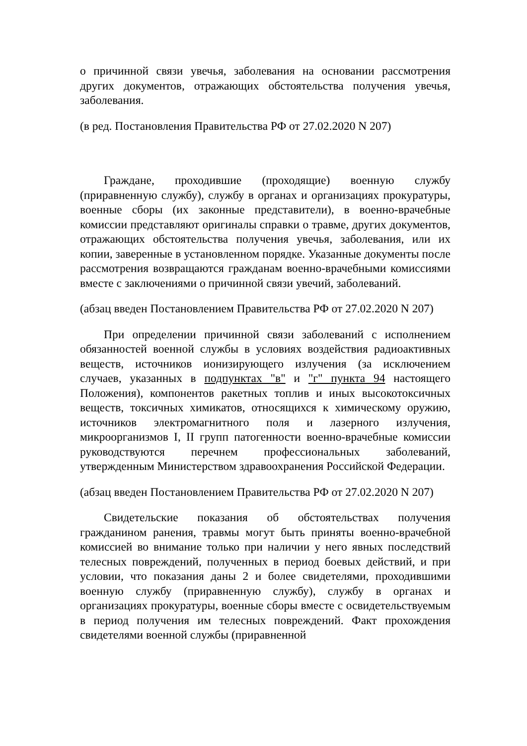о причинной связи увечья, заболевания на основании рассмотрения других документов, отражающих обстоятельства получения увечья, заболевания.
(в ред. Постановления Правительства РФ от 27.02.2020 N 207)
Граждане, проходившие (проходящие) военную службу (приравненную службу), службу в органах и организациях прокуратуры, военные сборы (их законные представители), в военно-врачебные комиссии представляют оригиналы справки о травме, других документов, отражающих обстоятельства получения увечья, заболевания, или их копии, заверенные в установленном порядке. Указанные документы после рассмотрения возвращаются гражданам военно-врачебными комиссиями вместе с заключениями о причинной связи увечий, заболеваний.
(абзац введен Постановлением Правительства РФ от 27.02.2020 N 207)
При определении причинной связи заболеваний с исполнением обязанностей военной службы в условиях воздействия радиоактивных веществ, источников ионизирующего излучения (за исключением случаев, указанных в подпунктах "в" и "г" пункта 94 настоящего Положения), компонентов ракетных топлив и иных высокотоксичных веществ, токсичных химикатов, относящихся к химическому оружию, источников электромагнитного поля и лазерного излучения, микроорганизмов I, II групп патогенности военно-врачебные комиссии руководствуются перечнем профессиональных заболеваний, утвержденным Министерством здравоохранения Российской Федерации.
(абзац введен Постановлением Правительства РФ от 27.02.2020 N 207)
Свидетельские показания об обстоятельствах получения гражданином ранения, травмы могут быть приняты военно-врачебной комиссией во внимание только при наличии у него явных последствий телесных повреждений, полученных в период боевых действий, и при условии, что показания даны 2 и более свидетелями, проходившими военную службу (приравненную службу), службу в органах и организациях прокуратуры, военные сборы вместе с освидетельствуемым в период получения им телесных повреждений. Факт прохождения свидетелями военной службы (приравненной